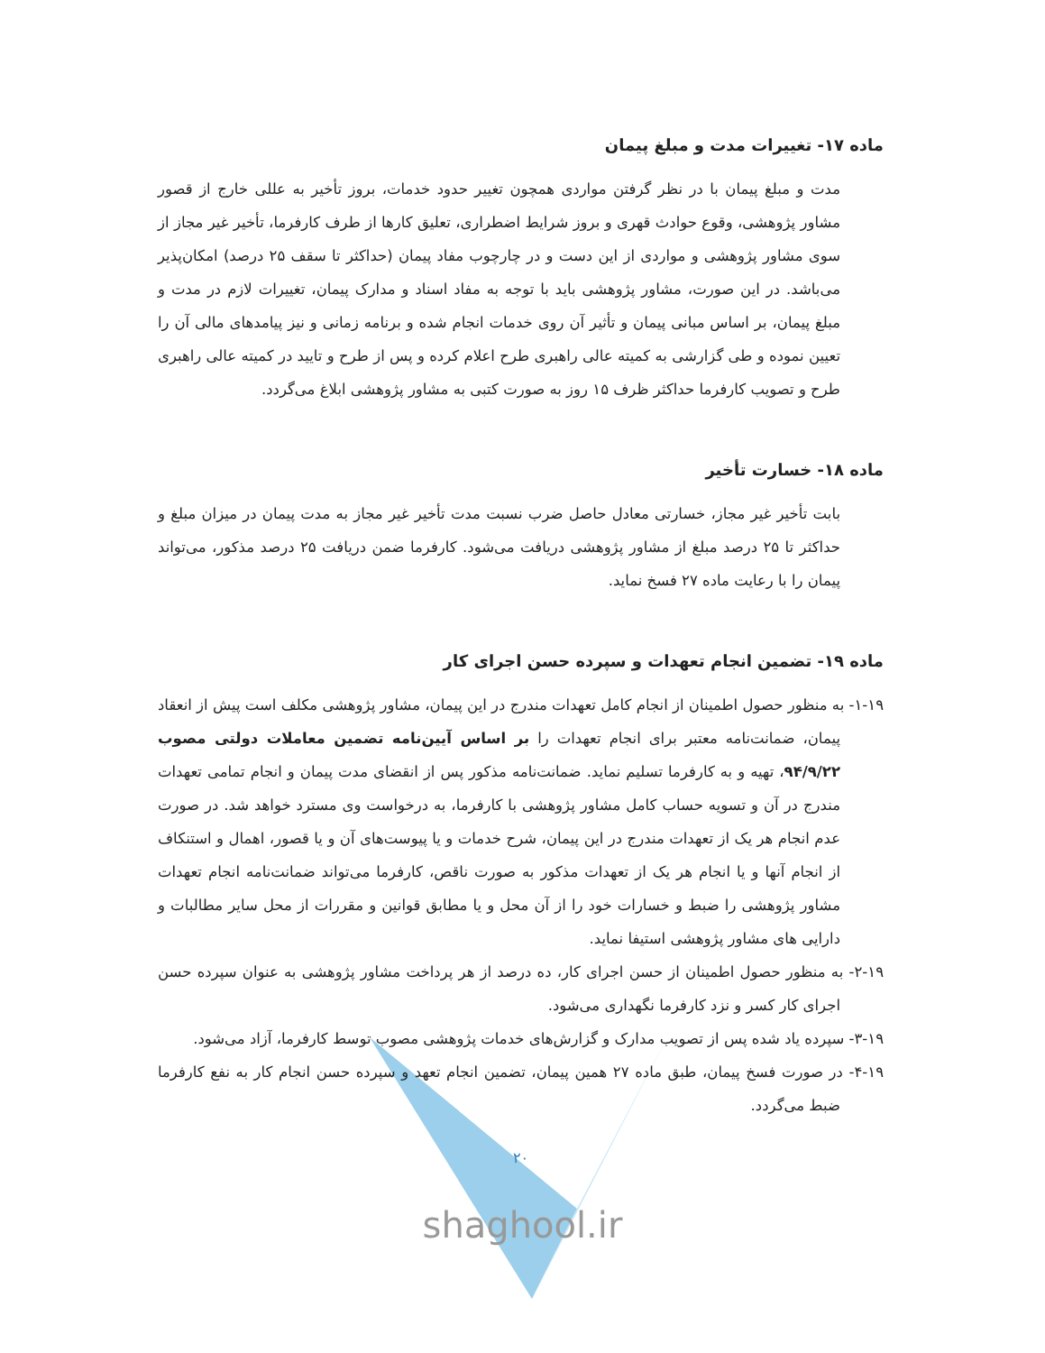ماده ۱۷- تغییرات مدت و مبلغ پیمان
مدت و مبلغ پیمان با در نظر گرفتن مواردی همچون تغییر حدود خدمات، بروز تأخیر به عللی خارج از قصور مشاور پژوهشی، وقوع حوادث قهری و بروز شرایط اضطراری، تعلیق کارها از طرف کارفرما، تأخیر غیر مجاز از سوی مشاور پژوهشی و مواردی از این دست و در چارچوب مفاد پیمان (حداکثر تا سقف ۲۵ درصد) امکان‌پذیر می‌باشد. در این صورت، مشاور پژوهشی باید با توجه به مفاد اسناد و مدارک پیمان، تغییرات لازم در مدت و مبلغ پیمان، بر اساس مبانی پیمان و تأثیر آن روی خدمات انجام شده و برنامه زمانی و نیز پیامدهای مالی آن را تعیین نموده و طی گزارشی به کمیته عالی راهبری طرح اعلام کرده و پس از طرح و تایید در کمیته عالی راهبری طرح و تصویب کارفرما حداکثر ظرف ۱۵ روز به صورت کتبی به مشاور پژوهشی ابلاغ می‌گردد.
ماده ۱۸- خسارت تأخیر
بابت تأخیر غیر مجاز، خسارتی معادل حاصل ضرب نسبت مدت تأخیر غیر مجاز به مدت پیمان در میزان مبلغ و حداکثر تا ۲۵ درصد مبلغ از مشاور پژوهشی دریافت می‌شود. کارفرما ضمن دریافت ۲۵ درصد مذکور، می‌تواند پیمان را با رعایت ماده ۲۷ فسخ نماید.
ماده ۱۹- تضمین انجام تعهدات و سپرده حسن اجرای کار
۱-۱۹- به منظور حصول اطمینان از انجام کامل تعهدات مندرج در این پیمان، مشاور پژوهشی مکلف است پیش از انعقاد پیمان، ضمانت‌نامه معتبر برای انجام تعهدات را بر اساس آیین‌نامه تضمین معاملات دولتی مصوب ۹۴/۹/۲۲، تهیه و به کارفرما تسلیم نماید. ضمانت‌نامه مذکور پس از انقضای مدت پیمان و انجام تمامی تعهدات مندرج در آن و تسویه حساب کامل مشاور پژوهشی با کارفرما، به درخواست وی مسترد خواهد شد. در صورت عدم انجام هر یک از تعهدات مندرج در این پیمان، شرح خدمات و یا پیوست‌های آن و یا قصور، اهمال و استنکاف از انجام آنها و یا انجام هر یک از تعهدات مذکور به صورت ناقص، کارفرما می‌تواند ضمانت‌نامه انجام تعهدات مشاور پژوهشی را ضبط و خسارات خود را از آن محل و یا مطابق قوانین و مقررات از محل سایر مطالبات و دارایی های مشاور پژوهشی استیفا نماید.
۲-۱۹- به منظور حصول اطمینان از حسن اجرای کار، ده درصد از هر پرداخت مشاور پژوهشی به عنوان سپرده حسن اجرای کار کسر و نزد کارفرما نگهداری می‌شود.
۳-۱۹- سپرده یاد شده پس از تصویب مدارک و گزارش‌های خدمات پژوهشی مصوب توسط کارفرما، آزاد می‌شود.
۴-۱۹- در صورت فسخ پیمان، طبق ماده ۲۷ همین پیمان، تضمین انجام تعهد و سپرده حسن انجام کار به نفع کارفرما ضبط می‌گردد.
۲۰
shaghool.ir